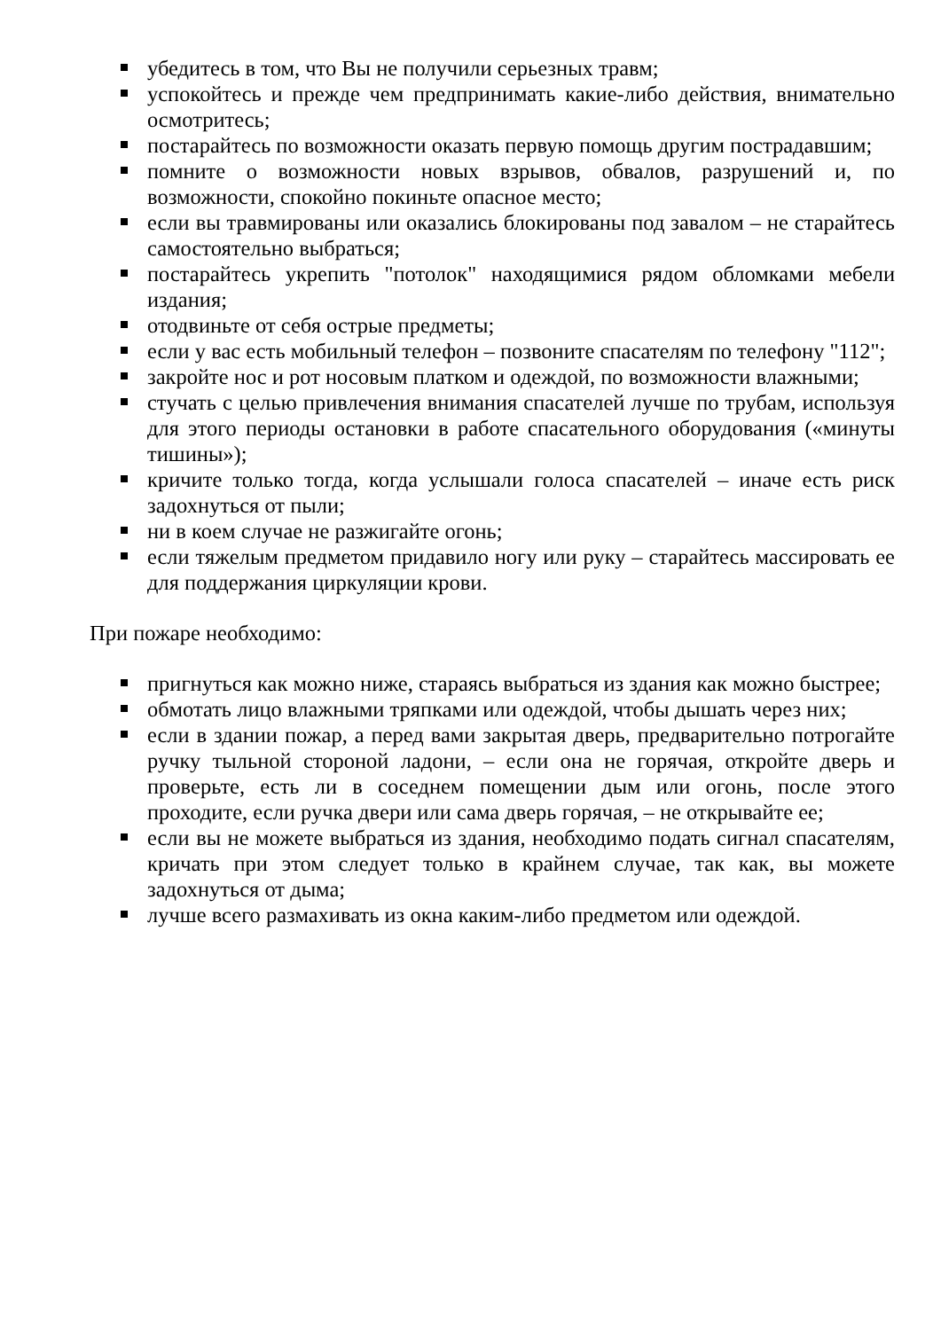убедитесь в том, что Вы не получили серьезных травм;
успокойтесь и прежде чем предпринимать какие-либо действия, внимательно осмотритесь;
постарайтесь по возможности оказать первую помощь другим пострадавшим;
помните о возможности новых взрывов, обвалов, разрушений и, по возможности, спокойно покиньте опасное место;
если вы травмированы или оказались блокированы под завалом – не старайтесь самостоятельно выбраться;
постарайтесь укрепить "потолок" находящимися рядом обломками мебели издания;
отодвиньте от себя острые предметы;
если у вас есть мобильный телефон – позвоните спасателям по телефону "112";
закройте нос и рот носовым платком и одеждой, по возможности влажными;
стучать с целью привлечения внимания спасателей лучше по трубам, используя для этого периоды остановки в работе спасательного оборудования («минуты тишины»);
кричите только тогда, когда услышали голоса спасателей – иначе есть риск задохнуться от пыли;
ни в коем случае не разжигайте огонь;
если тяжелым предметом придавило ногу или руку – старайтесь массировать ее для поддержания циркуляции крови.
При пожаре необходимо:
пригнуться как можно ниже, стараясь выбраться из здания как можно быстрее;
обмотать лицо влажными тряпками или одеждой, чтобы дышать через них;
если в здании пожар, а перед вами закрытая дверь, предварительно потрогайте ручку тыльной стороной ладони, – если она не горячая, откройте дверь и проверьте, есть ли в соседнем помещении дым или огонь, после этого проходите, если ручка двери или сама дверь горячая, – не открывайте ее;
если вы не можете выбраться из здания, необходимо подать сигнал спасателям, кричать при этом следует только в крайнем случае, так как, вы можете задохнуться от дыма;
лучше всего размахивать из окна каким-либо предметом или одеждой.